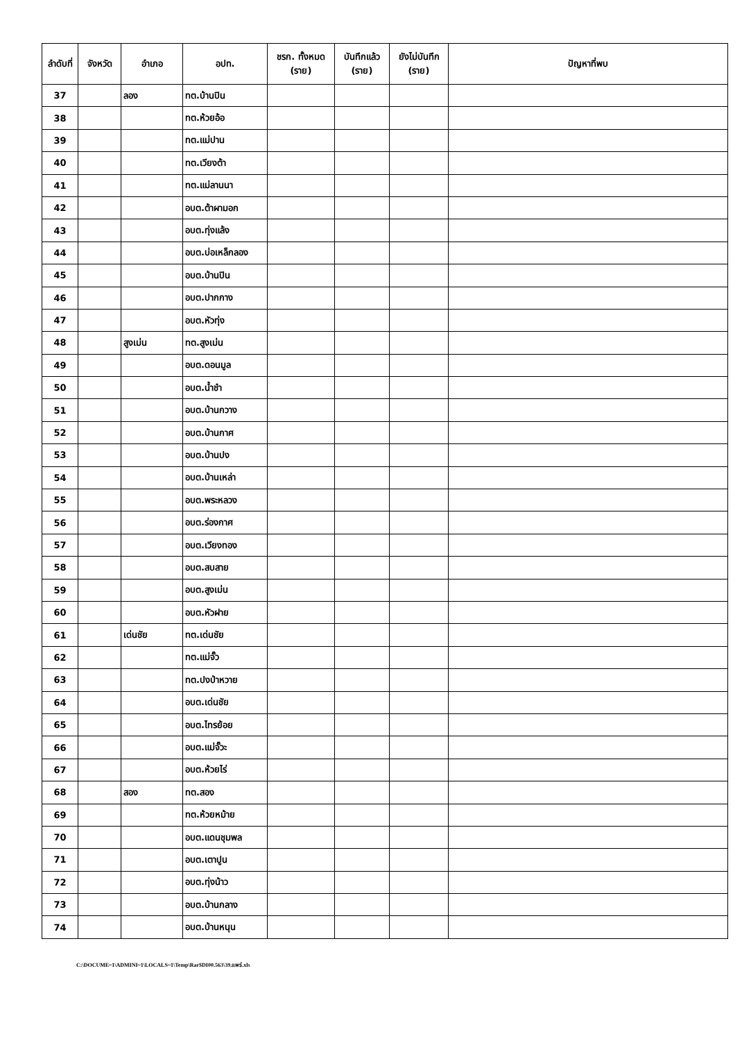| ลำดับที่ | จังหวัด | อำเภอ | อปท. | ชรก. ทั้งหมด (ราย) | บันทึกแล้ว (ราย) | ยังไม่บันทึก (ราย) | ปัญหาที่พบ |
| --- | --- | --- | --- | --- | --- | --- | --- |
| 37 | | ลอง | ทต.บ้านปิน | | | | |
| 38 | | | ทต.ห้วยอ้อ | | | | |
| 39 | | | ทต.แม่ปาน | | | | |
| 40 | | | ทต.เวียงต้า | | | | |
| 41 | | | ทต.แม่ลานนา | | | | |
| 42 | | | อบต.ต้าผามอก | | | | |
| 43 | | | อบต.ทุ่งแล้ง | | | | |
| 44 | | | อบต.บ่อเหล็กลอง | | | | |
| 45 | | | อบต.บ้านปิน | | | | |
| 46 | | | อบต.ปากกาง | | | | |
| 47 | | | อบต.หัวทุ่ง | | | | |
| 48 | | สูงเม่น | ทต.สูงเม่น | | | | |
| 49 | | | อบต.ดอนมูล | | | | |
| 50 | | | อบต.น้ำชำ | | | | |
| 51 | | | อบต.บ้านกวาง | | | | |
| 52 | | | อบต.บ้านกาศ | | | | |
| 53 | | | อบต.บ้านปง | | | | |
| 54 | | | อบต.บ้านเหล่า | | | | |
| 55 | | | อบต.พระหลวง | | | | |
| 56 | | | อบต.ร่องกาศ | | | | |
| 57 | | | อบต.เวียงทอง | | | | |
| 58 | | | อบต.สบสาย | | | | |
| 59 | | | อบต.สูงเม่น | | | | |
| 60 | | | อบต.หัวฝาย | | | | |
| 61 | | เด่นชัย | ทต.เด่นชัย | | | | |
| 62 | | | ทต.แม่จั๊ว | | | | |
| 63 | | | ทต.ปงป่าหวาย | | | | |
| 64 | | | อบต.เด่นชัย | | | | |
| 65 | | | อบต.ไทรย้อย | | | | |
| 66 | | | อบต.แม่จั๊วะ | | | | |
| 67 | | | อบต.ห้วยไร่ | | | | |
| 68 | | สอง | ทต.สอง | | | | |
| 69 | | | ทต.ห้วยหม้าย | | | | |
| 70 | | | อบต.แดนชุมพล | | | | |
| 71 | | | อบต.เตาปูน | | | | |
| 72 | | | อบต.ทุ่งน้าว | | | | |
| 73 | | | อบต.บ้านกลาง | | | | |
| 74 | | | อบต.บ้านหนุน | | | | |
C:\DOCUME~1\ADMINI~1\LOCALS~1\Temp\Rar$DI00.563\39.แพร่.xls